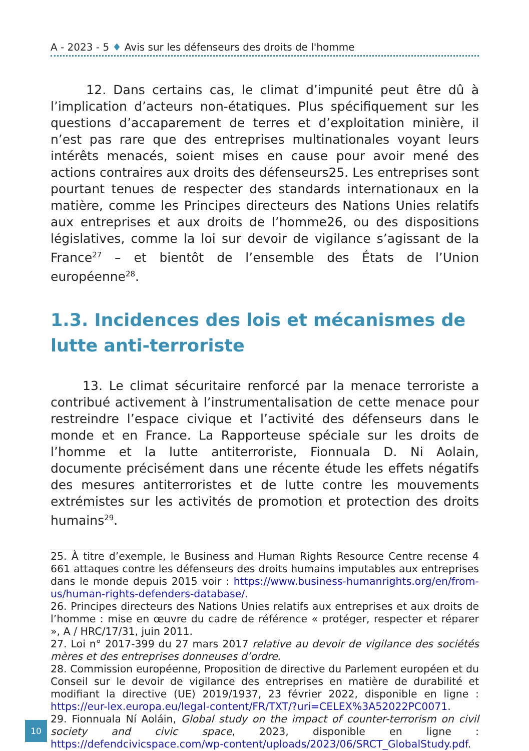A - 2023 - 5 ♦ Avis sur les défenseurs des droits de l'homme
12. Dans certains cas, le climat d’impunité peut être dû à l’implication d’acteurs non-étatiques. Plus spécifiquement sur les questions d’accaparement de terres et d’exploitation minière, il n’est pas rare que des entreprises multinationales voyant leurs intérêts menacés, soient mises en cause pour avoir mené des actions contraires aux droits des défenseurs25. Les entreprises sont pourtant tenues de respecter des standards internationaux en la matière, comme les Principes directeurs des Nations Unies relatifs aux entreprises et aux droits de l’homme26, ou des dispositions législatives, comme la loi sur devoir de vigilance s’agissant de la France<sup>27</sup> – et bientôt de l’ensemble des États de l’Union européenne<sup>28</sup>.
1.3. Incidences des lois et mécanismes de lutte anti-terroriste
13. Le climat sécuritaire renforcé par la menace terroriste a contribué activement à l’instrumentalisation de cette menace pour restreindre l’espace civique et l’activité des défenseurs dans le monde et en France. La Rapporteuse spéciale sur les droits de l’homme et la lutte antiterroriste, Fionnuala D. Ni Aolain, documente précisément dans une récente étude les effets négatifs des mesures antiterroristes et de lutte contre les mouvements extrémistes sur les activités de promotion et protection des droits humains<sup>29</sup>.
25. À titre d’exemple, le Business and Human Rights Resource Centre recense 4 661 attaques contre les défenseurs des droits humains imputables aux entreprises dans le monde depuis 2015 voir : https://www.business-humanrights.org/en/from-us/human-rights-defenders-database/.
26. Principes directeurs des Nations Unies relatifs aux entreprises et aux droits de l’homme : mise en œuvre du cadre de référence « protéger, respecter et réparer », A / HRC/17/31, juin 2011.
27. Loi n° 2017-399 du 27 mars 2017 relative au devoir de vigilance des sociétés mères et des entreprises donneuses d’ordre.
28. Commission européenne, Proposition de directive du Parlement européen et du Conseil sur le devoir de vigilance des entreprises en matière de durabilité et modifiant la directive (UE) 2019/1937, 23 février 2022, disponible en ligne : https://eur-lex.europa.eu/legal-content/FR/TXT/?uri=CELEX%3A52022PC0071.
29. Fionnuala Ní Aoláin, Global study on the impact of counter-terrorism on civil society and civic space, 2023, disponible en ligne : https://defendcivicspace.com/wp-content/uploads/2023/06/SRCT_GlobalStudy.pdf.
10